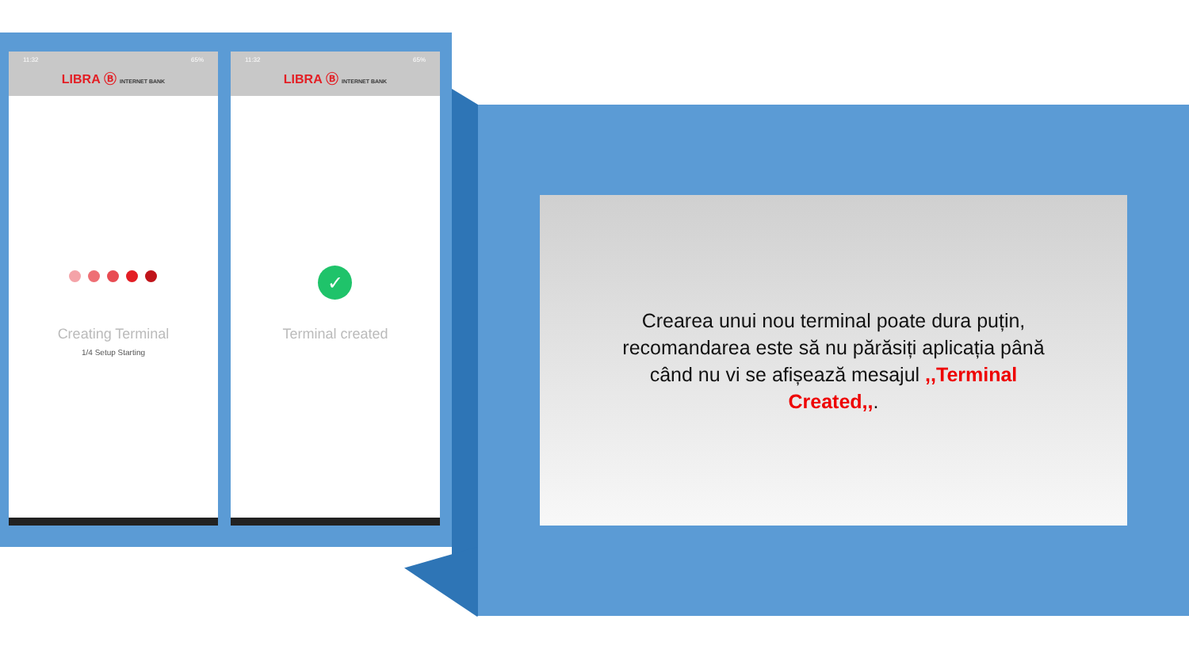11:32 65%
LIBRA Ⓑ INTERNET BANK
Creating Terminal
1/4 Setup Starting
11:32 65%
LIBRA Ⓑ INTERNET BANK
✓
Terminal created
Crearea unui nou terminal poate dura puțin, recomandarea este să nu părăsiți aplicația până când nu vi se afișează mesajul ,,Terminal Created,,.